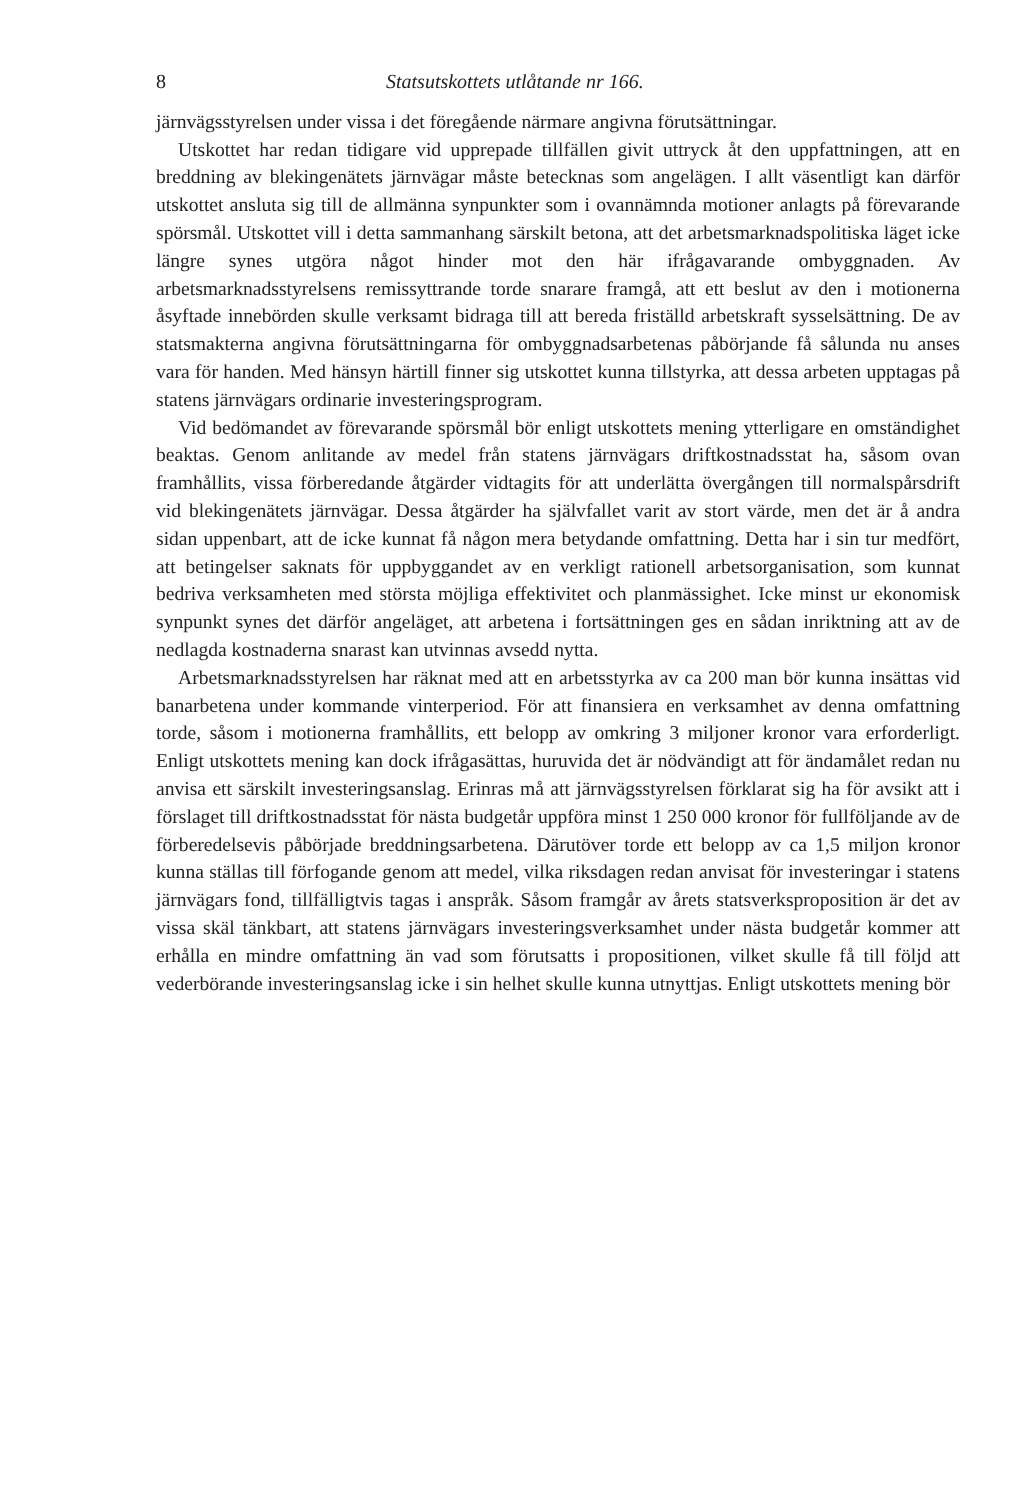8 Statsutskottets utlåtande nr 166.
järnvägsstyrelsen under vissa i det föregående närmare angivna förutsättningar.
Utskottet har redan tidigare vid upprepade tillfällen givit uttryck åt den uppfattningen, att en breddning av blekingenätets järnvägar måste betecknas som angelägen. I allt väsentligt kan därför utskottet ansluta sig till de allmänna synpunkter som i ovannämnda motioner anlagts på förevarande spörsmål. Utskottet vill i detta sammanhang särskilt betona, att det arbetsmarknadspolitiska läget icke längre synes utgöra något hinder mot den här ifrågavarande ombyggnaden. Av arbetsmarknadsstyrelsens remissyttrande torde snarare framgå, att ett beslut av den i motionerna åsyftade innebörden skulle verksamt bidraga till att bereda friställd arbetskraft sysselsättning. De av statsmakterna angivna förutsättningarna för ombyggnadsarbetenas påbörjande få sålunda nu anses vara för handen. Med hänsyn härtill finner sig utskottet kunna tillstyrka, att dessa arbeten upptagas på statens järnvägars ordinarie investeringsprogram.
Vid bedömandet av förevarande spörsmål bör enligt utskottets mening ytterligare en omständighet beaktas. Genom anlitande av medel från statens järnvägars driftkostnadsstat ha, såsom ovan framhållits, vissa förberedande åtgärder vidtagits för att underlätta övergången till normalspårsdrift vid blekingenätets järnvägar. Dessa åtgärder ha självfallet varit av stort värde, men det är å andra sidan uppenbart, att de icke kunnat få någon mera betydande omfattning. Detta har i sin tur medfört, att betingelser saknats för uppbyggandet av en verkligt rationell arbetsorganisation, som kunnat bedriva verksamheten med största möjliga effektivitet och planmässighet. Icke minst ur ekonomisk synpunkt synes det därför angeläget, att arbetena i fortsättningen ges en sådan inriktning att av de nedlagda kostnaderna snarast kan utvinnas avsedd nytta.
Arbetsmarknadsstyrelsen har räknat med att en arbetsstyrka av ca 200 man bör kunna insättas vid banarbetena under kommande vinterperiod. För att finansiera en verksamhet av denna omfattning torde, såsom i motionerna framhållits, ett belopp av omkring 3 miljoner kronor vara erforderligt. Enligt utskottets mening kan dock ifrågasättas, huruvida det är nödvändigt att för ändamålet redan nu anvisa ett särskilt investeringsanslag. Erinras må att järnvägsstyrelsen förklarat sig ha för avsikt att i förslaget till driftkostnadsstat för nästa budgetår uppföra minst 1 250 000 kronor för fullföljande av de förberedelsevis påbörjade breddningsarbetena. Därutöver torde ett belopp av ca 1,5 miljon kronor kunna ställas till förfogande genom att medel, vilka riksdagen redan anvisat för investeringar i statens järnvägars fond, tillfälligtvis tagas i anspråk. Såsom framgår av årets statsverksproposition är det av vissa skäl tänkbart, att statens järnvägars investeringsverksamhet under nästa budgetår kommer att erhålla en mindre omfattning än vad som förutsatts i propositionen, vilket skulle få till följd att vederbörande investeringsanslag icke i sin helhet skulle kunna utnyttjas. Enligt utskottets mening bör